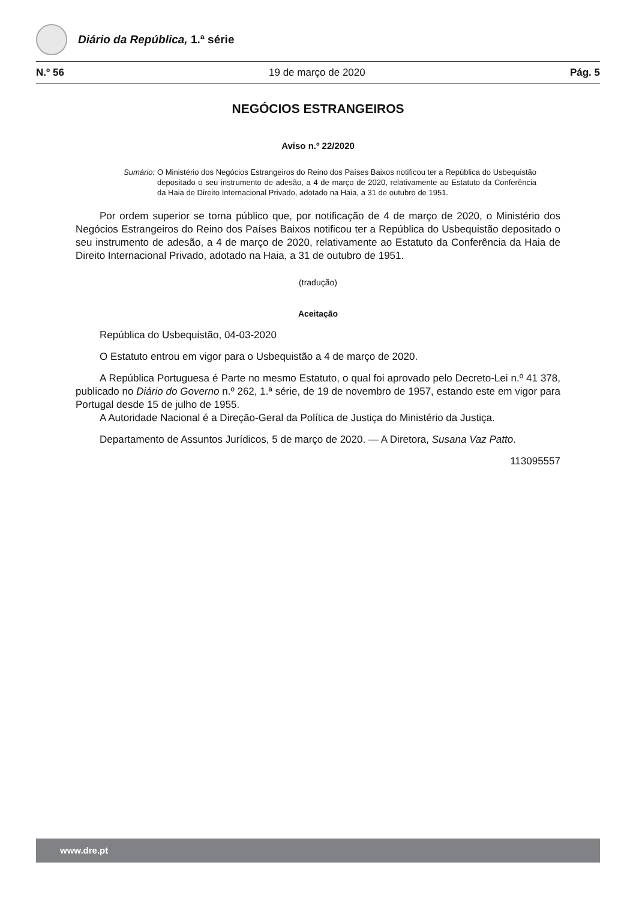Diário da República, 1.ª série
N.º 56 19 de março de 2020 Pág. 5
NEGÓCIOS ESTRANGEIROS
Aviso n.º 22/2020
Sumário: O Ministério dos Negócios Estrangeiros do Reino dos Países Baixos notificou ter a República do Usbequistão depositado o seu instrumento de adesão, a 4 de março de 2020, relativamente ao Estatuto da Conferência da Haia de Direito Internacional Privado, adotado na Haia, a 31 de outubro de 1951.
Por ordem superior se torna público que, por notificação de 4 de março de 2020, o Ministério dos Negócios Estrangeiros do Reino dos Países Baixos notificou ter a República do Usbequistão depositado o seu instrumento de adesão, a 4 de março de 2020, relativamente ao Estatuto da Conferência da Haia de Direito Internacional Privado, adotado na Haia, a 31 de outubro de 1951.
(tradução)
Aceitação
República do Usbequistão, 04-03-2020
O Estatuto entrou em vigor para o Usbequistão a 4 de março de 2020.
A República Portuguesa é Parte no mesmo Estatuto, o qual foi aprovado pelo Decreto-Lei n.º 41 378, publicado no Diário do Governo n.º 262, 1.ª série, de 19 de novembro de 1957, estando este em vigor para Portugal desde 15 de julho de 1955.
A Autoridade Nacional é a Direção-Geral da Política de Justiça do Ministério da Justiça.
Departamento de Assuntos Jurídicos, 5 de março de 2020. — A Diretora, Susana Vaz Patto.
113095557
www.dre.pt